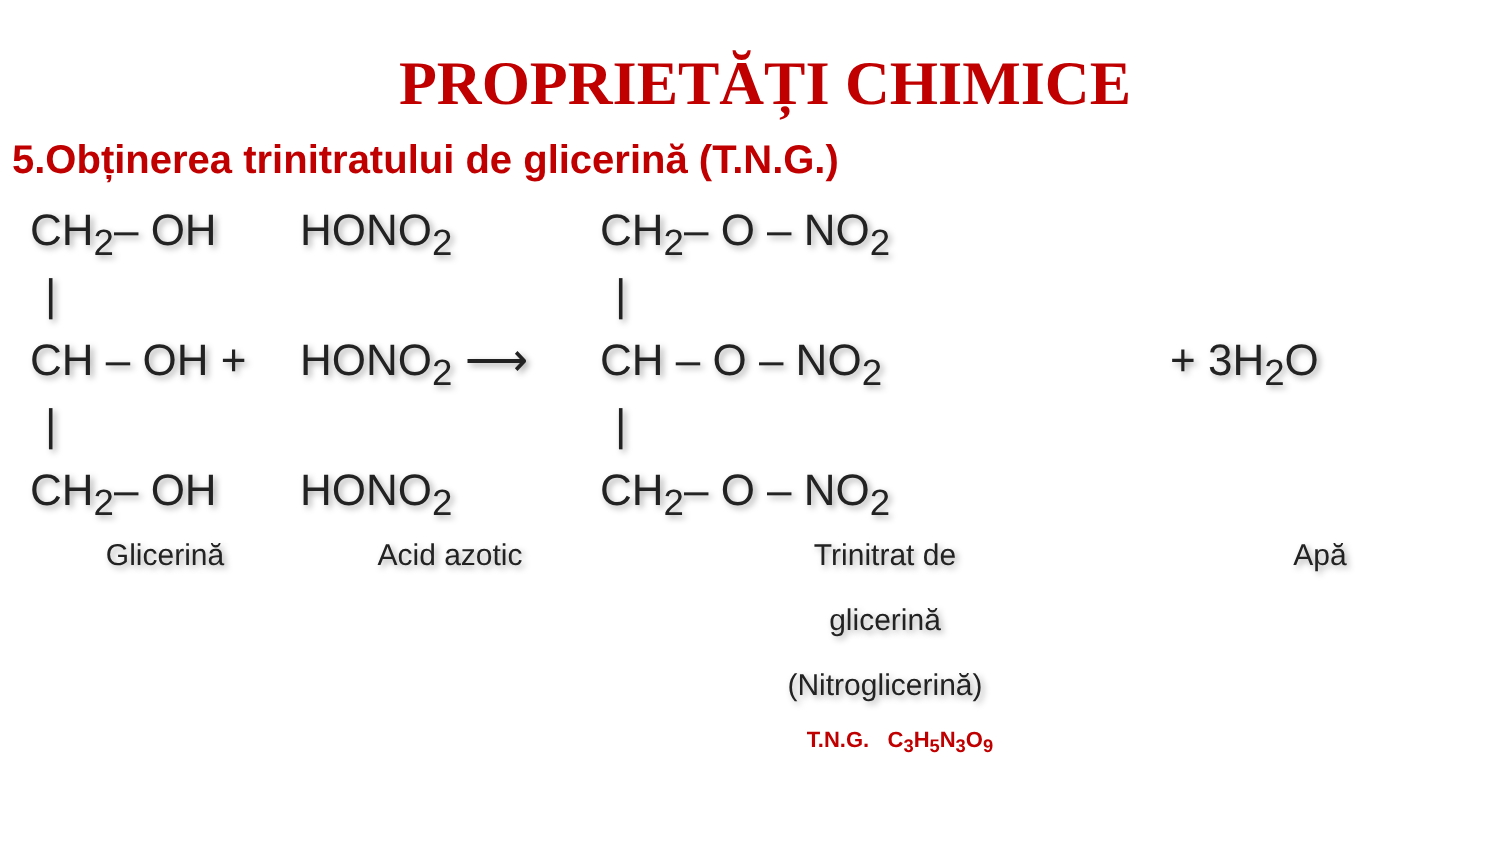PROPRIETĂȚI CHIMICE
5.Obținerea trinitratului de glicerină (T.N.G.)
CH<sub>2</sub>– OH
HONO<sub>2</sub>
CH<sub>2</sub>– O – NO<sub>2</sub>
|
|
CH – OH +
HONO<sub>2</sub> ⟶
CH – O – NO<sub>2</sub>
+ 3H<sub>2</sub>O
|
|
CH<sub>2</sub>– OH
HONO<sub>2</sub>
CH<sub>2</sub>– O – NO<sub>2</sub>
Glicerină
Acid azotic
Trinitrat de
glicerină
(Nitroglicerină)
Apă
T.N.G. C<sub>3</sub>H<sub>5</sub>N<sub>3</sub>O<sub>9</sub>